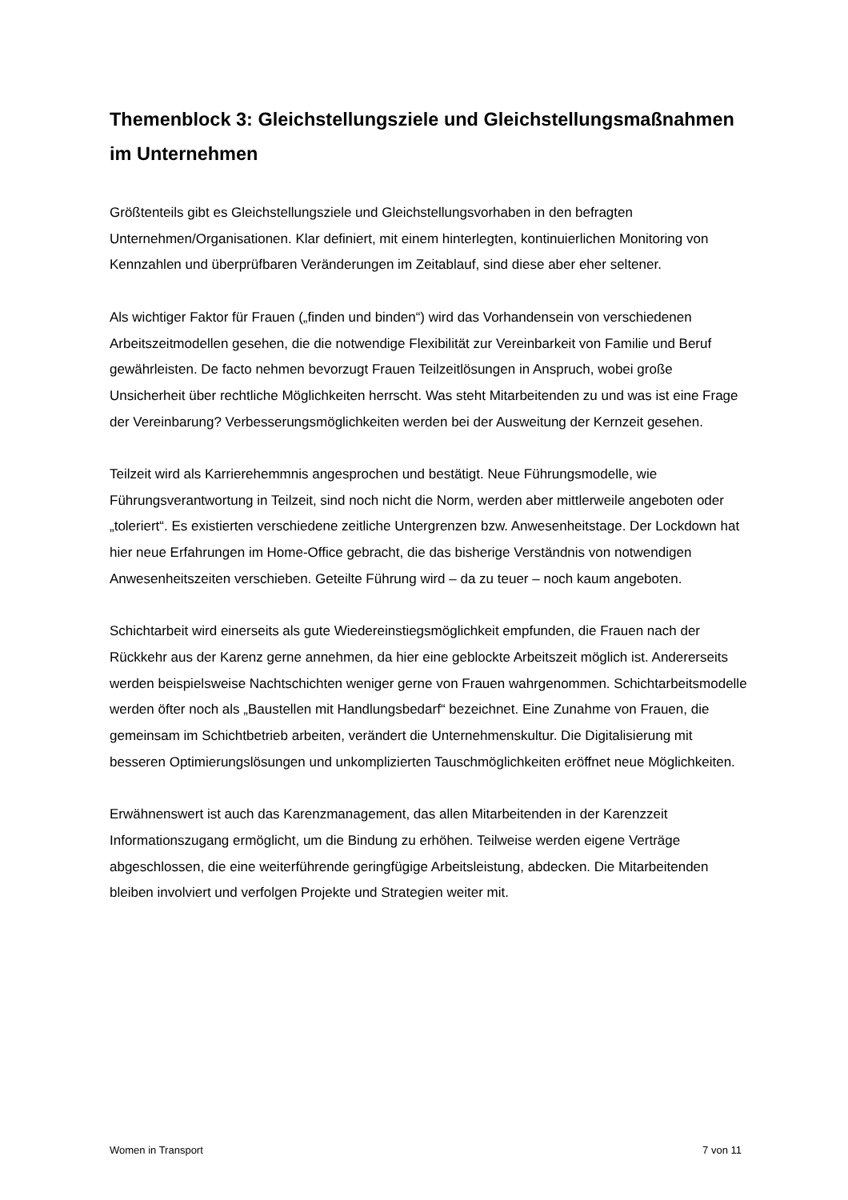Themenblock 3: Gleichstellungsziele und Gleichstellungsmaßnahmen im Unternehmen
Größtenteils gibt es Gleichstellungsziele und Gleichstellungsvorhaben in den befragten Unternehmen/Organisationen. Klar definiert, mit einem hinterlegten, kontinuierlichen Monitoring von Kennzahlen und überprüfbaren Veränderungen im Zeitablauf, sind diese aber eher seltener.
Als wichtiger Faktor für Frauen („finden und binden“) wird das Vorhandensein von verschiedenen Arbeitszeitmodellen gesehen, die die notwendige Flexibilität zur Vereinbarkeit von Familie und Beruf gewährleisten. De facto nehmen bevorzugt Frauen Teilzeitlösungen in Anspruch, wobei große Unsicherheit über rechtliche Möglichkeiten herrscht. Was steht Mitarbeitenden zu und was ist eine Frage der Vereinbarung? Verbesserungsmöglichkeiten werden bei der Ausweitung der Kernzeit gesehen.
Teilzeit wird als Karrierehemmnis angesprochen und bestätigt. Neue Führungsmodelle, wie Führungsverantwortung in Teilzeit, sind noch nicht die Norm, werden aber mittlerweile angeboten oder „toleriert“. Es existierten verschiedene zeitliche Untergrenzen bzw. Anwesenheitstage. Der Lockdown hat hier neue Erfahrungen im Home-Office gebracht, die das bisherige Verständnis von notwendigen Anwesenheitszeiten verschieben. Geteilte Führung wird – da zu teuer – noch kaum angeboten.
Schichtarbeit wird einerseits als gute Wiedereinstiegsmöglichkeit empfunden, die Frauen nach der Rückkehr aus der Karenz gerne annehmen, da hier eine geblockte Arbeitszeit möglich ist. Andererseits werden beispielsweise Nachtschichten weniger gerne von Frauen wahrgenommen. Schichtarbeitsmodelle werden öfter noch als „Baustellen mit Handlungsbedarf“ bezeichnet. Eine Zunahme von Frauen, die gemeinsam im Schichtbetrieb arbeiten, verändert die Unternehmenskultur. Die Digitalisierung mit besseren Optimierungslösungen und unkomplizierten Tauschmöglichkeiten eröffnet neue Möglichkeiten.
Erwähnenswert ist auch das Karenzmanagement, das allen Mitarbeitenden in der Karenzzeit Informationszugang ermöglicht, um die Bindung zu erhöhen. Teilweise werden eigene Verträge abgeschlossen, die eine weiterführende geringfügige Arbeitsleistung, abdecken. Die Mitarbeitenden bleiben involviert und verfolgen Projekte und Strategien weiter mit.
Women in Transport 7 von 11